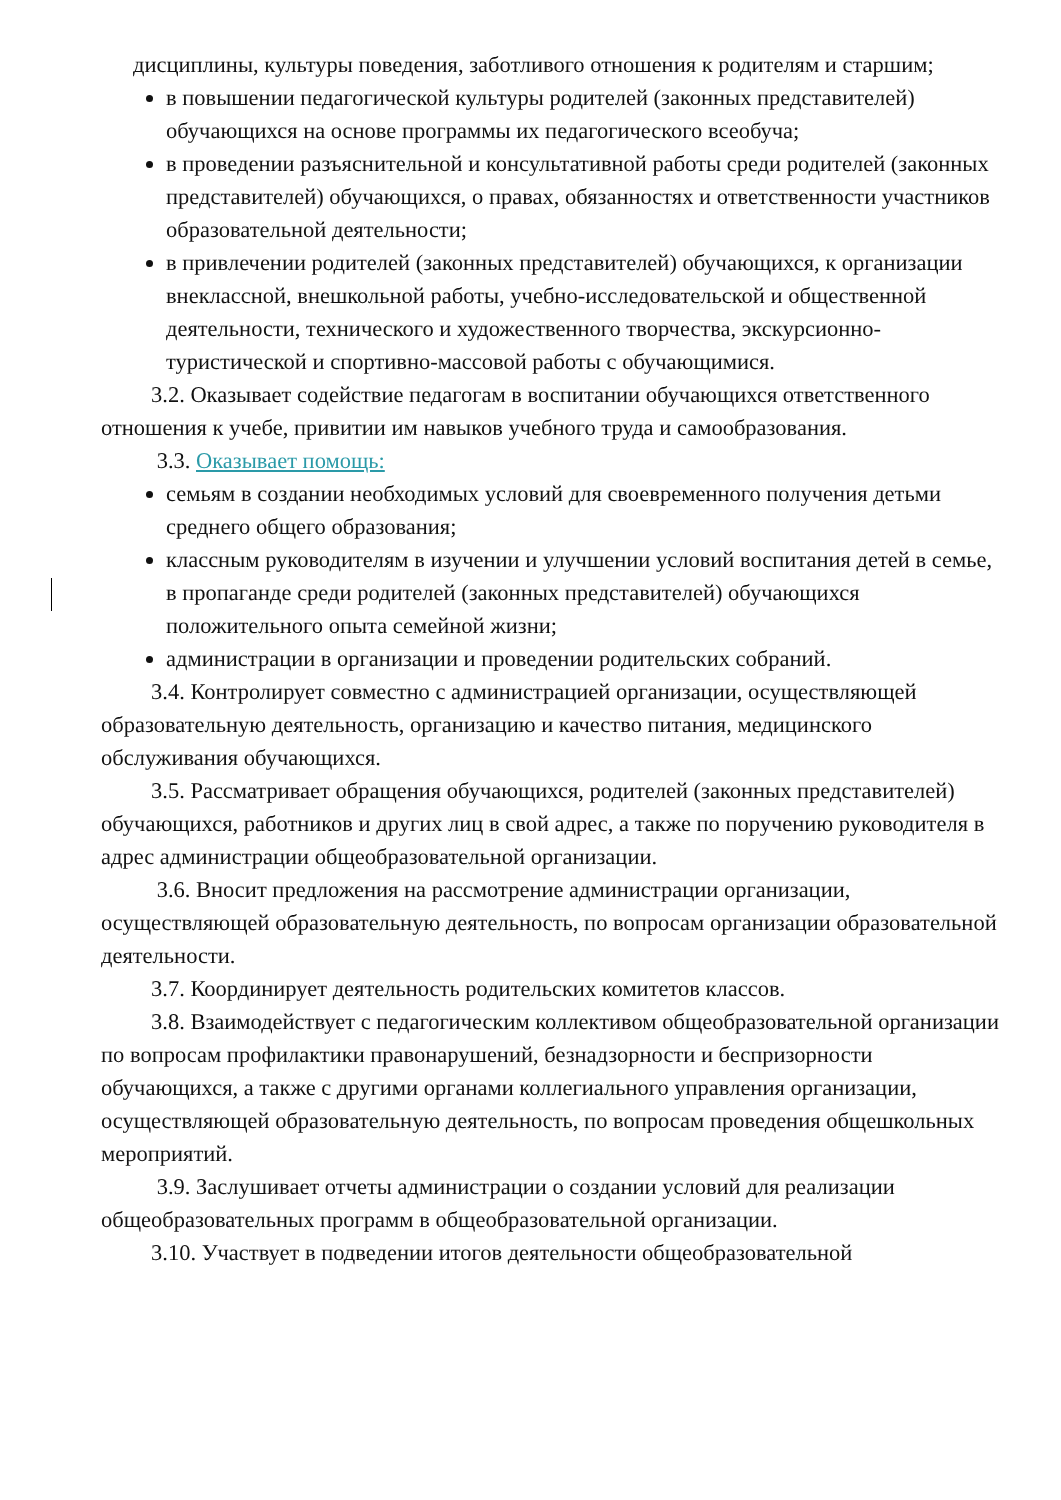дисциплины, культуры поведения, заботливого отношения к родителям и старшим;
в повышении педагогической культуры родителей (законных представителей) обучающихся на основе программы их педагогического всеобуча;
в проведении разъяснительной и консультативной работы среди родителей (законных представителей) обучающихся, о правах, обязанностях и ответственности участников образовательной деятельности;
в привлечении родителей (законных представителей) обучающихся, к организации внеклассной, внешкольной работы, учебно-исследовательской и общественной деятельности, технического и художественного творчества, экскурсионно-туристической и спортивно-массовой работы с обучающимися.
3.2. Оказывает содействие педагогам в воспитании обучающихся ответственного отношения к учебе, привитии им навыков учебного труда и самообразования.
3.3. Оказывает помощь:
семьям в создании необходимых условий для своевременного получения детьми среднего общего образования;
классным руководителям в изучении и улучшении условий воспитания детей в семье, в пропаганде среди родителей (законных представителей) обучающихся положительного опыта семейной жизни;
администрации в организации и проведении родительских собраний.
3.4. Контролирует совместно с администрацией организации, осуществляющей образовательную деятельность, организацию и качество питания, медицинского обслуживания обучающихся.
3.5. Рассматривает обращения обучающихся, родителей (законных представителей) обучающихся, работников и других лиц в свой адрес, а также по поручению руководителя в адрес администрации общеобразовательной организации.
3.6. Вносит предложения на рассмотрение администрации организации, осуществляющей образовательную деятельность, по вопросам организации образовательной деятельности.
3.7. Координирует деятельность родительских комитетов классов.
3.8. Взаимодействует с педагогическим коллективом общеобразовательной организации по вопросам профилактики правонарушений, безнадзорности и беспризорности обучающихся, а также с другими органами коллегиального управления организации, осуществляющей образовательную деятельность, по вопросам проведения общешкольных мероприятий.
3.9. Заслушивает отчеты администрации о создании условий для реализации общеобразовательных программ в общеобразовательной организации.
3.10. Участвует в подведении итогов деятельности общеобразовательной